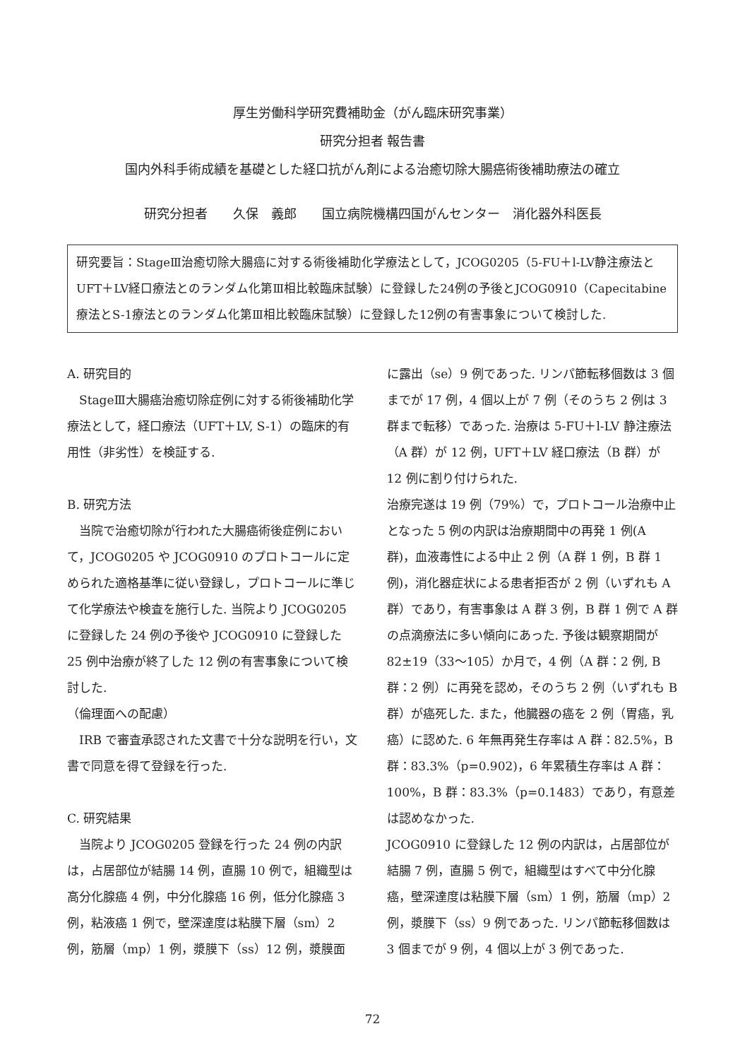厚生労働科学研究費補助金（がん臨床研究事業）
研究分担者 報告書
国内外科手術成績を基礎とした経口抗がん剤による治癒切除大腸癌術後補助療法の確立
研究分担者　　久保　義郎　　国立病院機構四国がんセンター　消化器外科医長
研究要旨：StageⅢ治癒切除大腸癌に対する術後補助化学療法として，JCOG0205（5-FU＋l-LV静注療法とUFT＋LV経口療法とのランダム化第Ⅲ相比較臨床試験）に登録した24例の予後とJCOG0910（Capecitabine療法とS-1療法とのランダム化第Ⅲ相比較臨床試験）に登録した12例の有害事象について検討した.
A. 研究目的
　StageⅢ大腸癌治癒切除症例に対する術後補助化学療法として，経口療法（UFT＋LV, S-1）の臨床的有用性（非劣性）を検証する.
B. 研究方法
　当院で治癒切除が行われた大腸癌術後症例において，JCOG0205 や JCOG0910 のプロトコールに定められた適格基準に従い登録し，プロトコールに準じて化学療法や検査を施行した. 当院より JCOG0205 に登録した 24 例の予後や JCOG0910 に登録した 25 例中治療が終了した 12 例の有害事象について検討した.
（倫理面への配慮）
　IRB で審査承認された文書で十分な説明を行い，文書で同意を得て登録を行った.
C. 研究結果
　当院より JCOG0205 登録を行った 24 例の内訳は，占居部位が結腸 14 例，直腸 10 例で，組織型は高分化腺癌 4 例，中分化腺癌 16 例，低分化腺癌 3 例，粘液癌 1 例で，壁深達度は粘膜下層（sm）2 例，筋層（mp）1 例，漿膜下（ss）12 例，漿膜面
に露出（se）9 例であった. リンパ節転移個数は 3 個までが 17 例，4 個以上が 7 例（そのうち 2 例は 3 群まで転移）であった. 治療は 5-FU＋l-LV 静注療法（A 群）が 12 例，UFT＋LV 経口療法（B 群）が 12 例に割り付けられた.
治療完遂は 19 例（79%）で，プロトコール治療中止となった 5 例の内訳は治療期間中の再発 1 例(A 群)，血液毒性による中止 2 例（A 群 1 例，B 群 1 例)，消化器症状による患者拒否が 2 例（いずれも A 群）であり，有害事象は A 群 3 例，B 群 1 例で A 群の点滴療法に多い傾向にあった. 予後は観察期間が 82±19（33〜105）か月で，4 例（A 群：2 例, B 群：2 例）に再発を認め，そのうち 2 例（いずれも B 群）が癌死した. また，他臓器の癌を 2 例（胃癌，乳癌）に認めた. 6 年無再発生存率は A 群：82.5%，B 群：83.3%（p=0.902)，6 年累積生存率は A 群：100%，B 群：83.3%（p=0.1483）であり，有意差は認めなかった.
JCOG0910 に登録した 12 例の内訳は，占居部位が結腸 7 例，直腸 5 例で，組織型はすべて中分化腺癌，壁深達度は粘膜下層（sm）1 例，筋層（mp）2 例，漿膜下（ss）9 例であった. リンパ節転移個数は 3 個までが 9 例，4 個以上が 3 例であった.
72